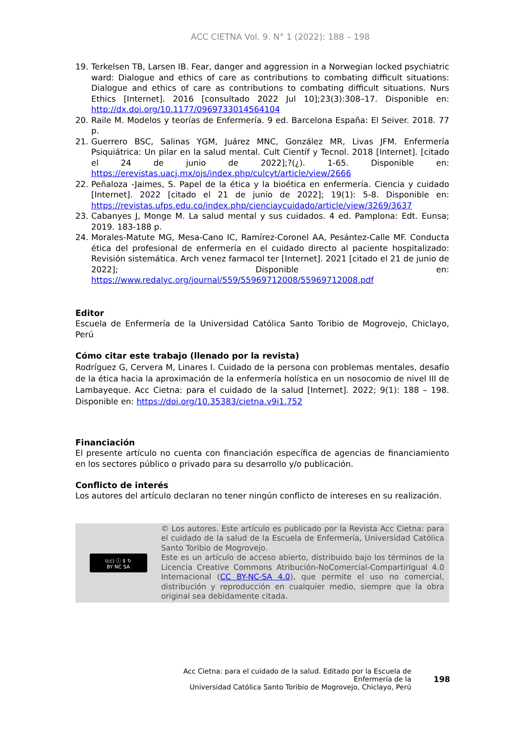ACC CIETNA Vol. 9. N° 1 (2022): 188 – 198
19. Terkelsen TB, Larsen IB. Fear, danger and aggression in a Norwegian locked psychiatric ward: Dialogue and ethics of care as contributions to combating difficult situations: Dialogue and ethics of care as contributions to combating difficult situations. Nurs Ethics [Internet]. 2016 [consultado 2022 Jul 10];23(3):308–17. Disponible en: http://dx.doi.org/10.1177/0969733014564104
20. Raile M. Modelos y teorías de Enfermería. 9 ed. Barcelona España: El Seiver. 2018. 77 p.
21. Guerrero BSC, Salinas YGM, Juárez MNC, González MR, Livas JFM. Enfermería Psiquiátrica: Un pilar en la salud mental. Cult Científ y Tecnol. 2018 [Internet]. [citado el 24 de junio de 2022];?(¿). 1-65. Disponible en: https://erevistas.uacj.mx/ojs/index.php/culcyt/article/view/2666
22. Peñaloza -Jaimes, S. Papel de la ética y la bioética en enfermería. Ciencia y cuidado [Internet]. 2022 [citado el 21 de junio de 2022]; 19(1): 5-8. Disponible en: https://revistas.ufps.edu.co/index.php/cienciaycuidado/article/view/3269/3637
23. Cabanyes J, Monge M. La salud mental y sus cuidados. 4 ed. Pamplona: Edt. Eunsa; 2019. 183-188 p.
24. Morales-Matute MG, Mesa-Cano IC, Ramírez-Coronel AA, Pesántez-Calle MF. Conducta ética del profesional de enfermería en el cuidado directo al paciente hospitalizado: Revisión sistemática. Arch venez farmacol ter [Internet]. 2021 [citado el 21 de junio de 2022]; Disponible en: https://www.redalyc.org/journal/559/55969712008/55969712008.pdf
Editor
Escuela de Enfermería de la Universidad Católica Santo Toribio de Mogrovejo, Chiclayo, Perú
Cómo citar este trabajo (llenado por la revista)
Rodríguez G, Cervera M, Linares I. Cuidado de la persona con problemas mentales, desafío de la ética hacia la aproximación de la enfermería holística en un nosocomio de nivel III de Lambayeque. Acc Cietna: para el cuidado de la salud [Internet]. 2022; 9(1): 188 – 198. Disponible en: https://doi.org/10.35383/cietna.v9i1.752
Financiación
El presente artículo no cuenta con financiación específica de agencias de financiamiento en los sectores público o privado para su desarrollo y/o publicación.
Conflicto de interés
Los autores del artículo declaran no tener ningún conflicto de intereses en su realización.
(cc) ⓘ $ ↻
BY NC SA
© Los autores. Este artículo es publicado por la Revista Acc Cietna: para el cuidado de la salud de la Escuela de Enfermería, Universidad Católica Santo Toribio de Mogrovejo.
Este es un artículo de acceso abierto, distribuido bajo los términos de la Licencia Creative Commons Atribución-NoComercial-CompartirIgual 4.0 Internacional (CC BY-NC-SA 4.0), que permite el uso no comercial, distribución y reproducción en cualquier medio, siempre que la obra original sea debidamente citada.
Acc Cietna: para el cuidado de la salud. Editado por la Escuela de Enfermería de la
Universidad Católica Santo Toribio de Mogrovejo, Chiclayo, Perú
198